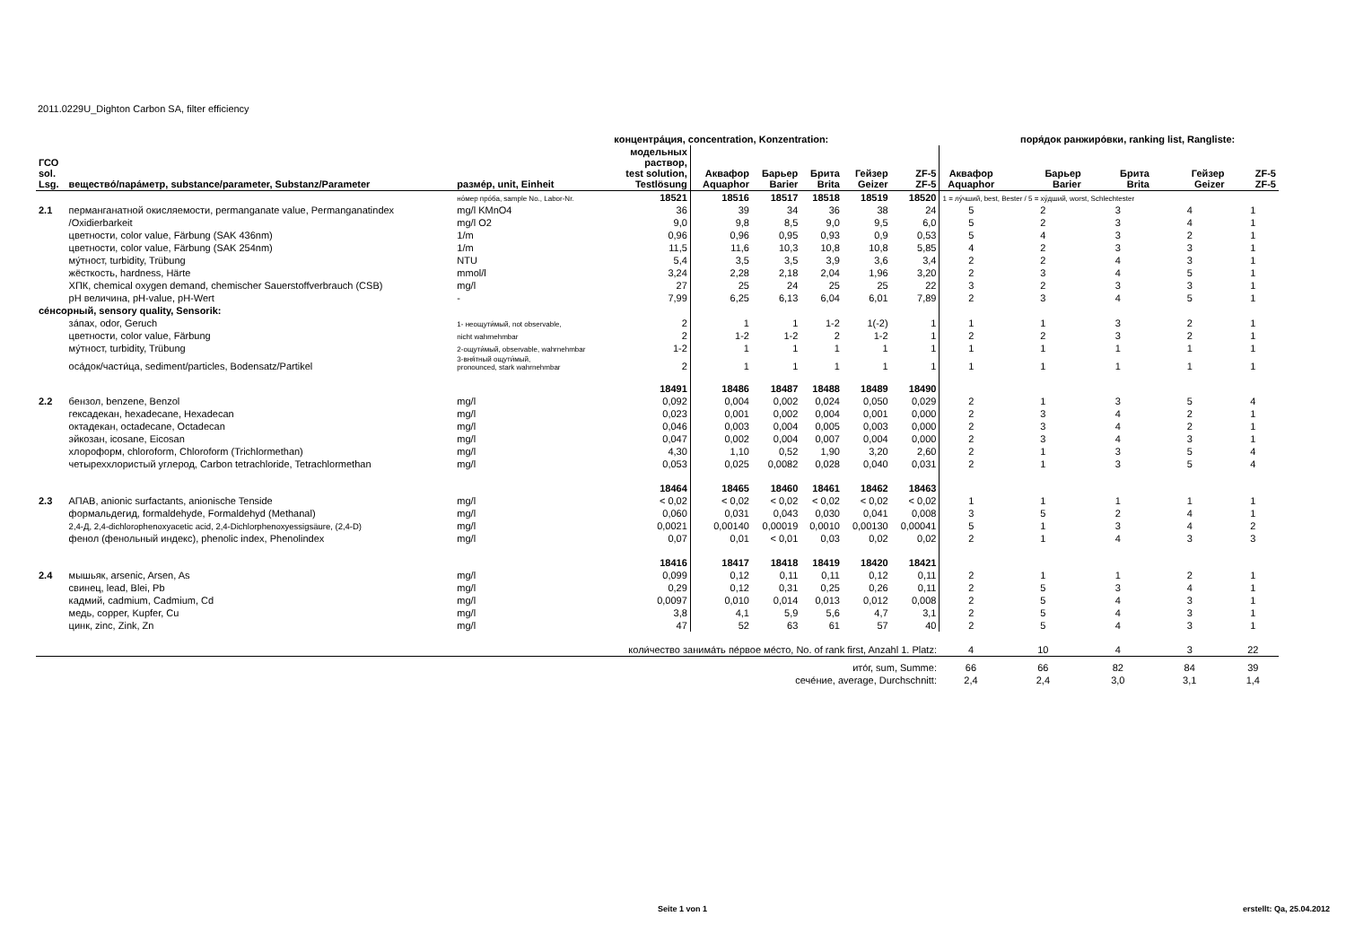2011.0229U_Dighton Carbon SA, filter efficiency
| | | | концентра́ция, concentration, Konzentration: | | | | | | | поря́док ранжиро́вки, ranking list, Rangliste: | | | |
| --- | --- | --- | --- | --- | --- | --- | --- | --- | --- | --- | --- | --- | --- |
| ГСО sol. Lsg. | вещество́/пара́метр, substance/parameter, Substanz/Parameter | разме́р, unit, Einheit | модельных раствор, test solution, Testlösung | Аквафор Aquaphor | Барьер Barier | Брита Brita | Гейзер Geizer | ZF-5 ZF-5 | Аквафор Aquaphor | Барьер Barier | Брита Brita | Гейзер Geizer | ZF-5 ZF-5 |
| | | но́мер про́ба, sample No., Labor-Nr. | 18521 | 18516 | 18517 | 18518 | 18519 | 18520 | 1 = лу́чший, best, Bester / 5 = ху́дший, worst, Schlechtester | | | | |
| 2.1 | перманганатной окисляемости, permanganate value, Permanganatindex | mg/l KMnO4 | 36 | 39 | 34 | 36 | 38 | 24 | 5 | 2 | 3 | 4 | 1 |
| | /Oxidierbarkeit | mg/l O2 | 9,0 | 9,8 | 8,5 | 9,0 | 9,5 | 6,0 | 5 | 2 | 3 | 4 | 1 |
| | цветности, color value, Färbung (SAK 436nm) | 1/m | 0,96 | 0,96 | 0,95 | 0,93 | 0,9 | 0,53 | 5 | 4 | 3 | 2 | 1 |
| | цветности, color value, Färbung (SAK 254nm) | 1/m | 11,5 | 11,6 | 10,3 | 10,8 | 10,8 | 5,85 | 4 | 2 | 3 | 3 | 1 |
| | му́тност, turbidity, Trübung | NTU | 5,4 | 3,5 | 3,5 | 3,9 | 3,6 | 3,4 | 2 | 2 | 4 | 3 | 1 |
| | жёсткость, hardness, Härte | mmol/l | 3,24 | 2,28 | 2,18 | 2,04 | 1,96 | 3,20 | 2 | 3 | 4 | 5 | 1 |
| | ХПК, chemical oxygen demand, chemischer Sauerstoffverbrauch (CSB) | mg/l | 27 | 25 | 24 | 25 | 25 | 22 | 3 | 2 | 3 | 3 | 1 |
| | pH величина, pH-value, pH-Wert | - | 7,99 | 6,25 | 6,13 | 6,04 | 6,01 | 7,89 | 2 | 3 | 4 | 5 | 1 |
| се́нсорный, sensory quality, Sensorik: | | | | | | | | | | | | | |
| | за́пах, odor, Geruch | 1- неощути́мый, not observable, | 2 | 1 | 1 | 1-2 | 1(-2) | 1 | 1 | 1 | 3 | 2 | 1 |
| | цветности, color value, Färbung | nicht wahrnehmbar | 2 | 1-2 | 1-2 | 2 | 1-2 | 1 | 2 | 2 | 3 | 2 | 1 |
| | му́тност, turbidity, Trübung | 2-ощути́мый, observable, wahrnehmbar | 1-2 | 1 | 1 | 1 | 1 | 1 | 1 | 1 | 1 | 1 | 1 |
| | оса́док/части́ца, sediment/particles, Bodensatz/Partikel | 3-вня́тный ощути́мый, pronounced, stark wahrnehmbar | 2 | 1 | 1 | 1 | 1 | 1 | 1 | 1 | 1 | 1 | 1 |
| | | | 18491 | 18486 | 18487 | 18488 | 18489 | 18490 | | | | | |
| 2.2 | бензол, benzene, Benzol | mg/l | 0,092 | 0,004 | 0,002 | 0,024 | 0,050 | 0,029 | 2 | 1 | 3 | 5 | 4 |
| | гексадекан, hexadecane, Hexadecan | mg/l | 0,023 | 0,001 | 0,002 | 0,004 | 0,001 | 0,000 | 2 | 3 | 4 | 2 | 1 |
| | октадекан, octadecane, Octadecan | mg/l | 0,046 | 0,003 | 0,004 | 0,005 | 0,003 | 0,000 | 2 | 3 | 4 | 2 | 1 |
| | эйкозан, icosane, Eicosan | mg/l | 0,047 | 0,002 | 0,004 | 0,007 | 0,004 | 0,000 | 2 | 3 | 4 | 3 | 1 |
| | хлороформ, chloroform, Chloroform (Trichlormethan) | mg/l | 4,30 | 1,10 | 0,52 | 1,90 | 3,20 | 2,60 | 2 | 1 | 3 | 5 | 4 |
| | четыреххлористый углерод, Carbon tetrachloride, Tetrachlormethan | mg/l | 0,053 | 0,025 | 0,0082 | 0,028 | 0,040 | 0,031 | 2 | 1 | 3 | 5 | 4 |
| | | | 18464 | 18465 | 18460 | 18461 | 18462 | 18463 | | | | | |
| 2.3 | АПАВ, anionic surfactants, anionische Tenside | mg/l | < 0,02 | < 0,02 | < 0,02 | < 0,02 | < 0,02 | < 0,02 | 1 | 1 | 1 | 1 | 1 |
| | формальдегид, formaldehyde, Formaldehyd (Methanal) | mg/l | 0,060 | 0,031 | 0,043 | 0,030 | 0,041 | 0,008 | 3 | 5 | 2 | 4 | 1 |
| | 2,4-Д, 2,4-dichlorophenoxyacetic acid, 2,4-Dichlorphenoxyessigsäure, (2,4-D) | mg/l | 0,0021 | 0,00140 | 0,00019 | 0,0010 | 0,00130 | 0,00041 | 5 | 1 | 3 | 4 | 2 |
| | фенол (фенольный индекс), phenolic index, Phenolindex | mg/l | 0,07 | 0,01 | < 0,01 | 0,03 | 0,02 | 0,02 | 2 | 1 | 4 | 3 | 3 |
| | | | 18416 | 18417 | 18418 | 18419 | 18420 | 18421 | | | | | |
| 2.4 | мышьяк, arsenic, Arsen, As | mg/l | 0,099 | 0,12 | 0,11 | 0,11 | 0,12 | 0,11 | 2 | 1 | 1 | 2 | 1 |
| | свинец, lead, Blei, Pb | mg/l | 0,29 | 0,12 | 0,31 | 0,25 | 0,26 | 0,11 | 2 | 5 | 3 | 4 | 1 |
| | кадмий, cadmium, Cadmium, Cd | mg/l | 0,0097 | 0,010 | 0,014 | 0,013 | 0,012 | 0,008 | 2 | 5 | 4 | 3 | 1 |
| | медь, copper, Kupfer, Cu | mg/l | 3,8 | 4,1 | 5,9 | 5,6 | 4,7 | 3,1 | 2 | 5 | 4 | 3 | 1 |
| | цинк, zinc, Zink, Zn | mg/l | 47 | 52 | 63 | 61 | 57 | 40 | 2 | 5 | 4 | 3 | 1 |
| коли́чество занима́ть пе́рвое ме́сто, No. of rank first, Anzahl 1. Platz: | | | | | | | | | 4 | 10 | 4 | 3 | 22 |
| ито́г, sum, Summe: | | | | | | | | | 66 | 66 | 82 | 84 | 39 |
| сече́ние, average, Durchschnitt: | | | | | | | | | 2,4 | 2,4 | 3,0 | 3,1 | 1,4 |
Seite 1 von 1 erstellt: Qa, 25.04.2012